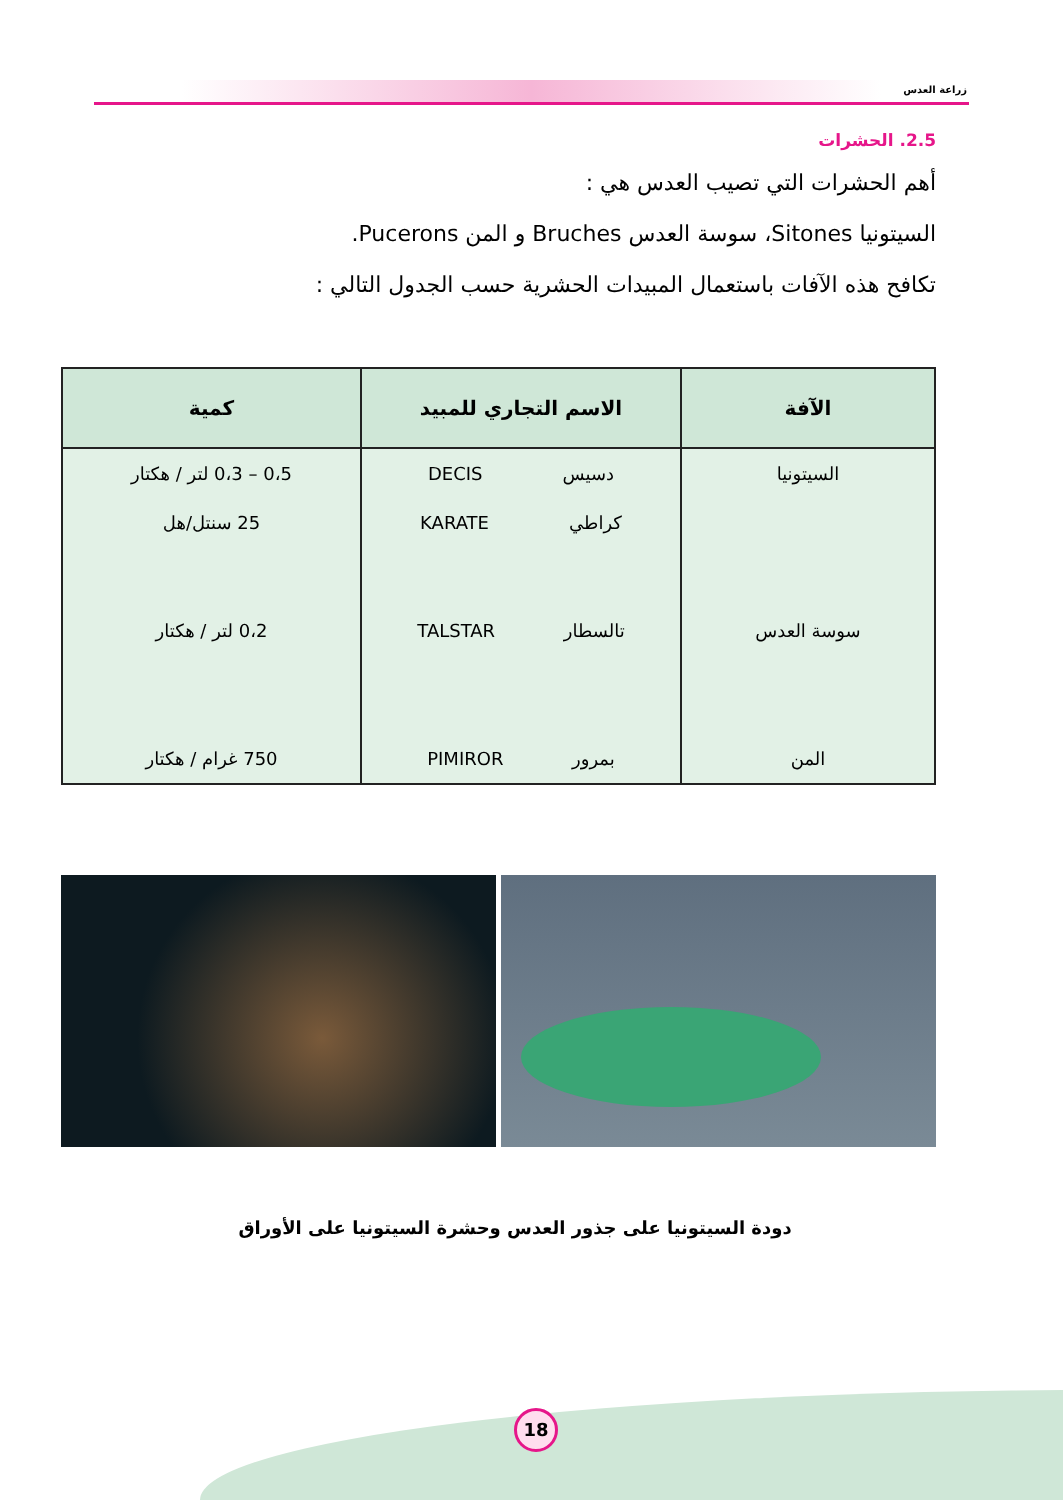زراعة العدس
2.5. الحشرات
أهم الحشرات التي تصيب العدس هي :
السيتونيا Sitones، سوسة العدس Bruches و المن Pucerons.
تكافح هذه الآفات باستعمال المبيدات الحشرية حسب الجدول التالي :
| الآفة | الاسم التجاري للمبيد | كمية |
| --- | --- | --- |
| السيتونيا | دسيس DECIS | 0،5 – 0،3 لتر / هكتار |
| | كراطي KARATE | 25 سنتل/هل |
| سوسة العدس | تالسطار TALSTAR | 0،2 لتر / هكتار |
| المن | بمرور PIMIROR | 750 غرام / هكتار |
دودة السيتونيا على جذور العدس وحشرة السيتونيا على الأوراق
18